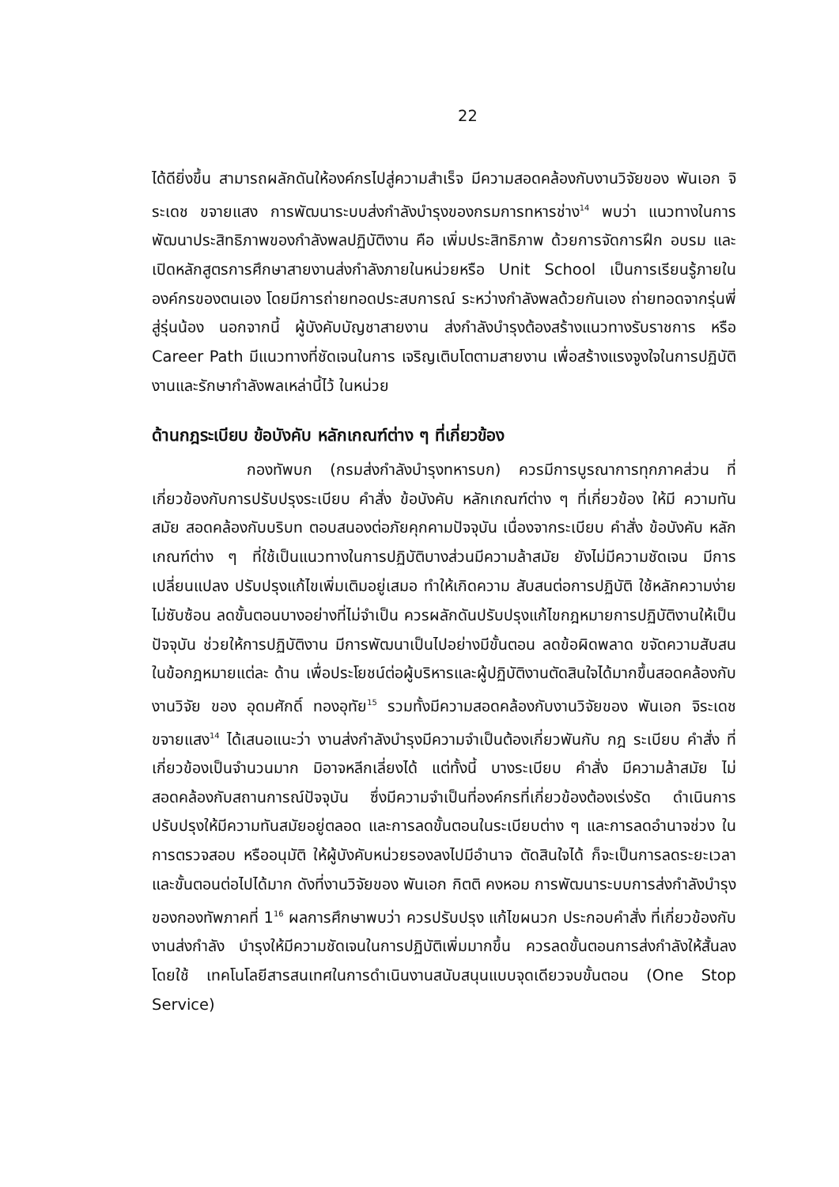22
ได้ดียิ่งขึ้น สามารถผลักดันให้องค์กรไปสู่ความสำเร็จ มีความสอดคล้องกับงานวิจัยของ พันเอก จิระเดช ขจายแสง การพัฒนาระบบส่งกำลังบำรุงของกรมการทหารช่าง<sup>14</sup> พบว่า แนวทางในการพัฒนาประสิทธิภาพของกำลังพลปฏิบัติงาน คือ เพิ่มประสิทธิภาพ ด้วยการจัดการฝึก อบรม และเปิดหลักสูตรการศึกษาสายงานส่งกำลังภายในหน่วยหรือ Unit School เป็นการเรียนรู้ภายในองค์กรของตนเอง โดยมีการถ่ายทอดประสบการณ์ ระหว่างกำลังพลด้วยกันเอง ถ่ายทอดจากรุ่นพี่สู่รุ่นน้อง นอกจากนี้ ผู้บังคับบัญชาสายงาน ส่งกำลังบำรุงต้องสร้างแนวทางรับราชการ หรือ Career Path มีแนวทางที่ชัดเจนในการ เจริญเติบโตตามสายงาน เพื่อสร้างแรงจูงใจในการปฏิบัติงานและรักษากำลังพลเหล่านี้ไว้ ในหน่วย
ด้านกฎระเบียบ ข้อบังคับ หลักเกณฑ์ต่าง ๆ ที่เกี่ยวข้อง
กองทัพบก (กรมส่งกำลังบำรุงทหารบก) ควรมีการบูรณาการทุกภาคส่วน ที่เกี่ยวข้องกับการปรับปรุงระเบียบ คำสั่ง ข้อบังคับ หลักเกณฑ์ต่าง ๆ ที่เกี่ยวข้อง ให้มี ความทันสมัย สอดคล้องกับบริบท ตอบสนองต่อภัยคุกคามปัจจุบัน เนื่องจากระเบียบ คำสั่ง ข้อบังคับ หลักเกณฑ์ต่าง ๆ ที่ใช้เป็นแนวทางในการปฏิบัติบางส่วนมีความล้าสมัย ยังไม่มีความชัดเจน มีการเปลี่ยนแปลง ปรับปรุงแก้ไขเพิ่มเติมอยู่เสมอ ทำให้เกิดความ สับสนต่อการปฏิบัติ ใช้หลักความง่าย ไม่ซับซ้อน ลดขั้นตอนบางอย่างที่ไม่จำเป็น ควรผลักดันปรับปรุงแก้ไขกฎหมายการปฏิบัติงานให้เป็นปัจจุบัน ช่วยให้การปฏิบัติงาน มีการพัฒนาเป็นไปอย่างมีขั้นตอน ลดข้อผิดพลาด ขจัดความสับสนในข้อกฎหมายแต่ละ ด้าน เพื่อประโยชน์ต่อผู้บริหารและผู้ปฏิบัติงานตัดสินใจได้มากขึ้นสอดคล้องกับงานวิจัย ของ อุดมศักดิ์ ทองอุทัย<sup>15</sup> รวมทั้งมีความสอดคล้องกับงานวิจัยของ พันเอก จิระเดช ขจายแสง<sup>14</sup> ได้เสนอแนะว่า งานส่งกำลังบำรุงมีความจำเป็นต้องเกี่ยวพันกับ กฎ ระเบียบ คำสั่ง ที่เกี่ยวข้องเป็นจำนวนมาก มิอาจหลีกเลี่ยงได้ แต่ทั้งนี้ บางระเบียบ คำสั่ง มีความล้าสมัย ไม่สอดคล้องกับสถานการณ์ปัจจุบัน ซึ่งมีความจำเป็นที่องค์กรที่เกี่ยวข้องต้องเร่งรัด ดำเนินการปรับปรุงให้มีความทันสมัยอยู่ตลอด และการลดขั้นตอนในระเบียบต่าง ๆ และการลดอำนาจช่วง ในการตรวจสอบ หรืออนุมัติ ให้ผู้บังคับหน่วยรองลงไปมีอำนาจ ตัดสินใจได้ ก็จะเป็นการลดระยะเวลา และขั้นตอนต่อไปได้มาก ดังที่งานวิจัยของ พันเอก กิตติ คงหอม การพัฒนาระบบการส่งกำลังบำรุงของกองทัพภาคที่ 1<sup>16</sup> ผลการศึกษาพบว่า ควรปรับปรุง แก้ไขผนวก ประกอบคำสั่ง ที่เกี่ยวข้องกับงานส่งกำลัง บำรุงให้มีความชัดเจนในการปฏิบัติเพิ่มมากขึ้น ควรลดขั้นตอนการส่งกำลังให้สั้นลง โดยใช้ เทคโนโลยีสารสนเทศในการดำเนินงานสนับสนุนแบบจุดเดียวจบขั้นตอน (One Stop Service)